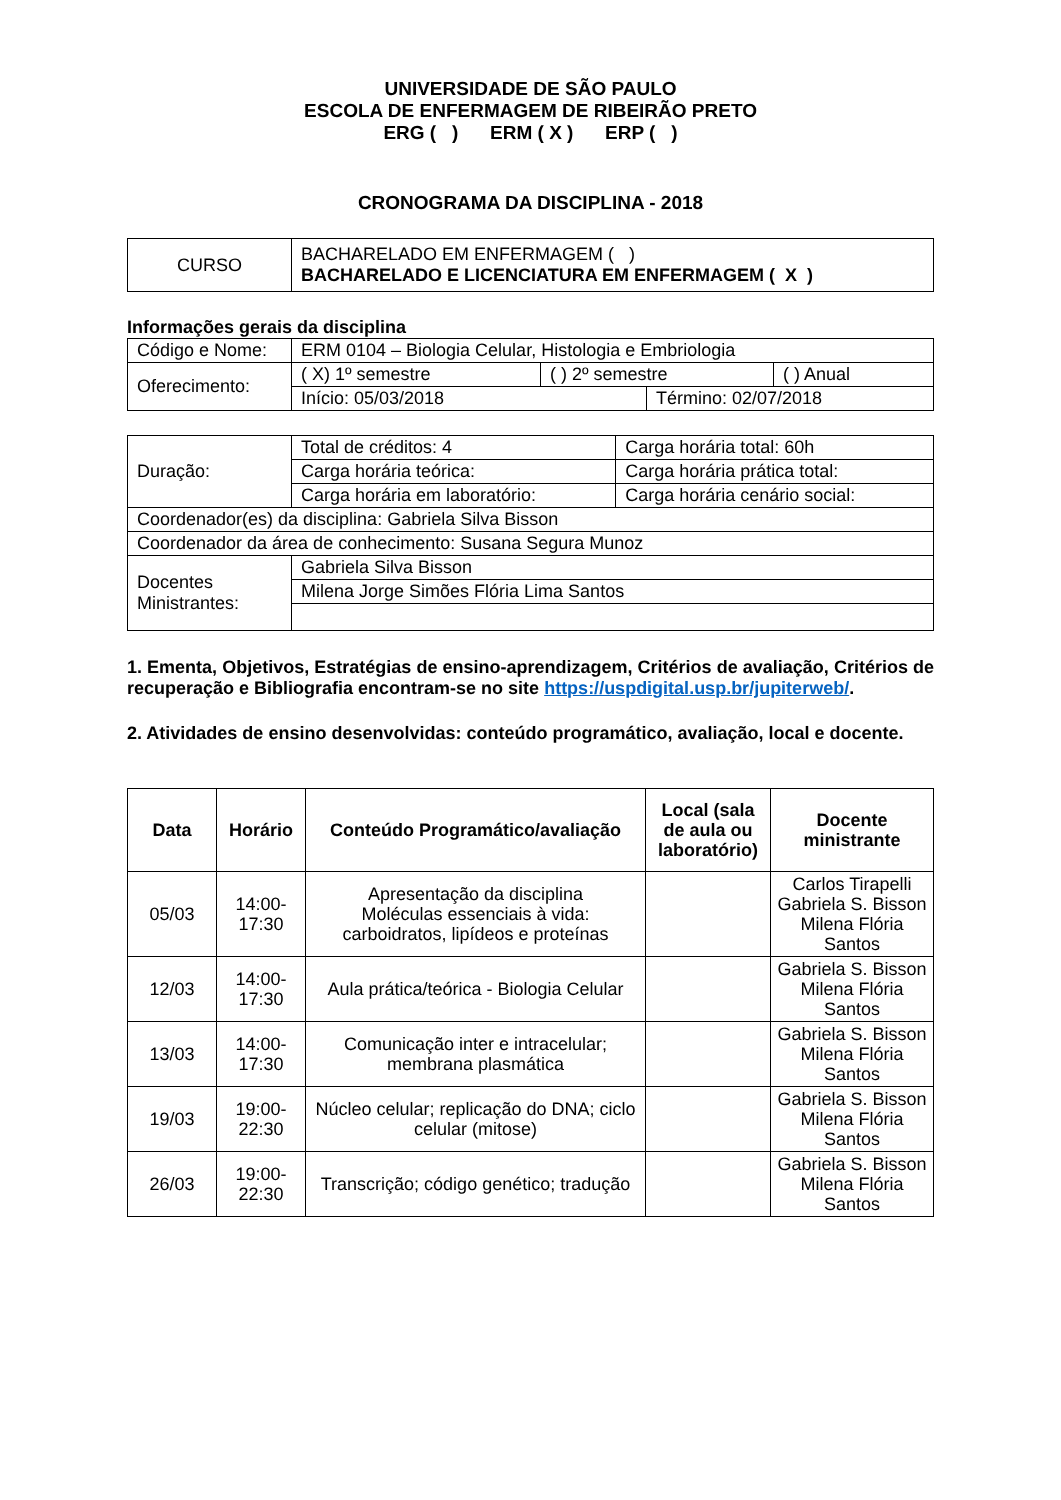UNIVERSIDADE DE SÃO PAULO
ESCOLA DE ENFERMAGEM DE RIBEIRÃO PRETO
ERG ( ) ERM ( X ) ERP ( )
CRONOGRAMA DA DISCIPLINA - 2018
| CURSO | BACHARELADO EM ENFERMAGEM ( ) BACHARELADO E LICENCIATURA EM ENFERMAGEM ( X ) |
Informações gerais da disciplina
| Código e Nome: | ERM 0104 – Biologia Celular, Histologia e Embriologia | | | |
| Oferecimento: | ( X) 1º semestre | ( ) 2º semestre | | ( ) Anual |
| | Início: 05/03/2018 | | Término: 02/07/2018 | |
| Duração: | Total de créditos: 4 | Carga horária total: 60h |
| | Carga horária teórica: | Carga horária prática total: |
| | Carga horária em laboratório: | Carga horária cenário social: |
| Coordenador(es) da disciplina: Gabriela Silva Bisson | | |
| Coordenador da área de conhecimento: Susana Segura Munoz | | |
| Docentes Ministrantes: | Gabriela Silva Bisson | |
| | Milena Jorge Simões Flória Lima Santos | |
1. Ementa, Objetivos, Estratégias de ensino-aprendizagem, Critérios de avaliação, Critérios de recuperação e Bibliografia encontram-se no site https://uspdigital.usp.br/jupiterweb/.
2. Atividades de ensino desenvolvidas: conteúdo programático, avaliação, local e docente.
| Data | Horário | Conteúdo Programático/avaliação | Local (sala de aula ou laboratório) | Docente ministrante |
| --- | --- | --- | --- | --- |
| 05/03 | 14:00- 17:30 | Apresentação da disciplina Moléculas essenciais à vida: carboidratos, lipídeos e proteínas | | Carlos Tirapelli Gabriela S. Bisson Milena Flória Santos |
| 12/03 | 14:00- 17:30 | Aula prática/teórica - Biologia Celular | | Gabriela S. Bisson Milena Flória Santos |
| 13/03 | 14:00- 17:30 | Comunicação inter e intracelular; membrana plasmática | | Gabriela S. Bisson Milena Flória Santos |
| 19/03 | 19:00- 22:30 | Núcleo celular; replicação do DNA; ciclo celular (mitose) | | Gabriela S. Bisson Milena Flória Santos |
| 26/03 | 19:00- 22:30 | Transcrição; código genético; tradução | | Gabriela S. Bisson Milena Flória Santos |